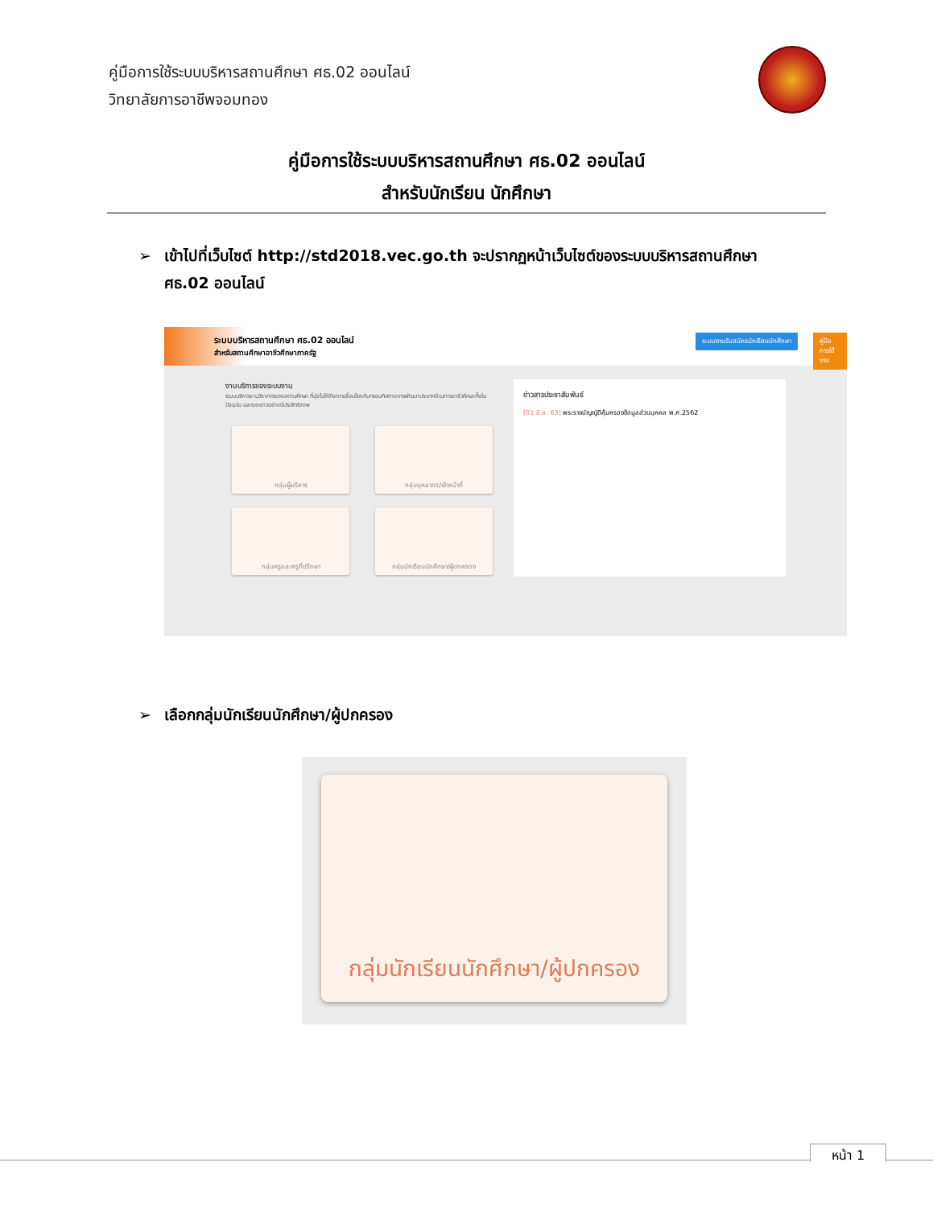คู่มือการใช้ระบบบริหารสถานศึกษา ศธ.02 ออนไลน์
วิทยาลัยการอาชีพจอมทอง
คู่มือการใช้ระบบบริหารสถานศึกษา ศธ.02 ออนไลน์
สำหรับนักเรียน นักศึกษา
➢ เข้าไปที่เว็บไซต์ http://std2018.vec.go.th จะปรากฏหน้าเว็บไซต์ของระบบบริหารสถานศึกษา
ศธ.02 ออนไลน์
ระบบบริหารสถานศึกษา ศธ.02 ออนไลน์
สำหรับสถานศึกษาอาชีวศึกษาภาครัฐ
ระบบงานรับสมัครนักเรียนนักศึกษา
คู่มือการใช้งาน
งานบริการของระบบงาน
ระบบบริหารงานวิชาการของสถานศึกษา ที่มุ่งไปให้ถึงการเชื่อมโยงกับกรอบทิศทางการพัฒนาประเทศด้านการอาชีวศึกษาทั้งในปัจจุบัน และระยะยาวอย่างมีประสิทธิภาพ
กลุ่มผู้บริหาร กลุ่มบุคลากร/เจ้าหน้าที่
กลุ่มครูและครูที่ปรึกษา
กลุ่มนักเรียนนักศึกษา/ผู้ปกครอง
ข่าวสารประชาสัมพันธ์
[01 มิ.ย. 63] พระราชบัญญัติคุ้มครองข้อมูลส่วนบุคคล พ.ศ.2562
➢ เลือกกลุ่มนักเรียนนักศึกษา/ผู้ปกครอง
กลุ่มนักเรียนนักศึกษา/ผู้ปกครอง
หน้า 1